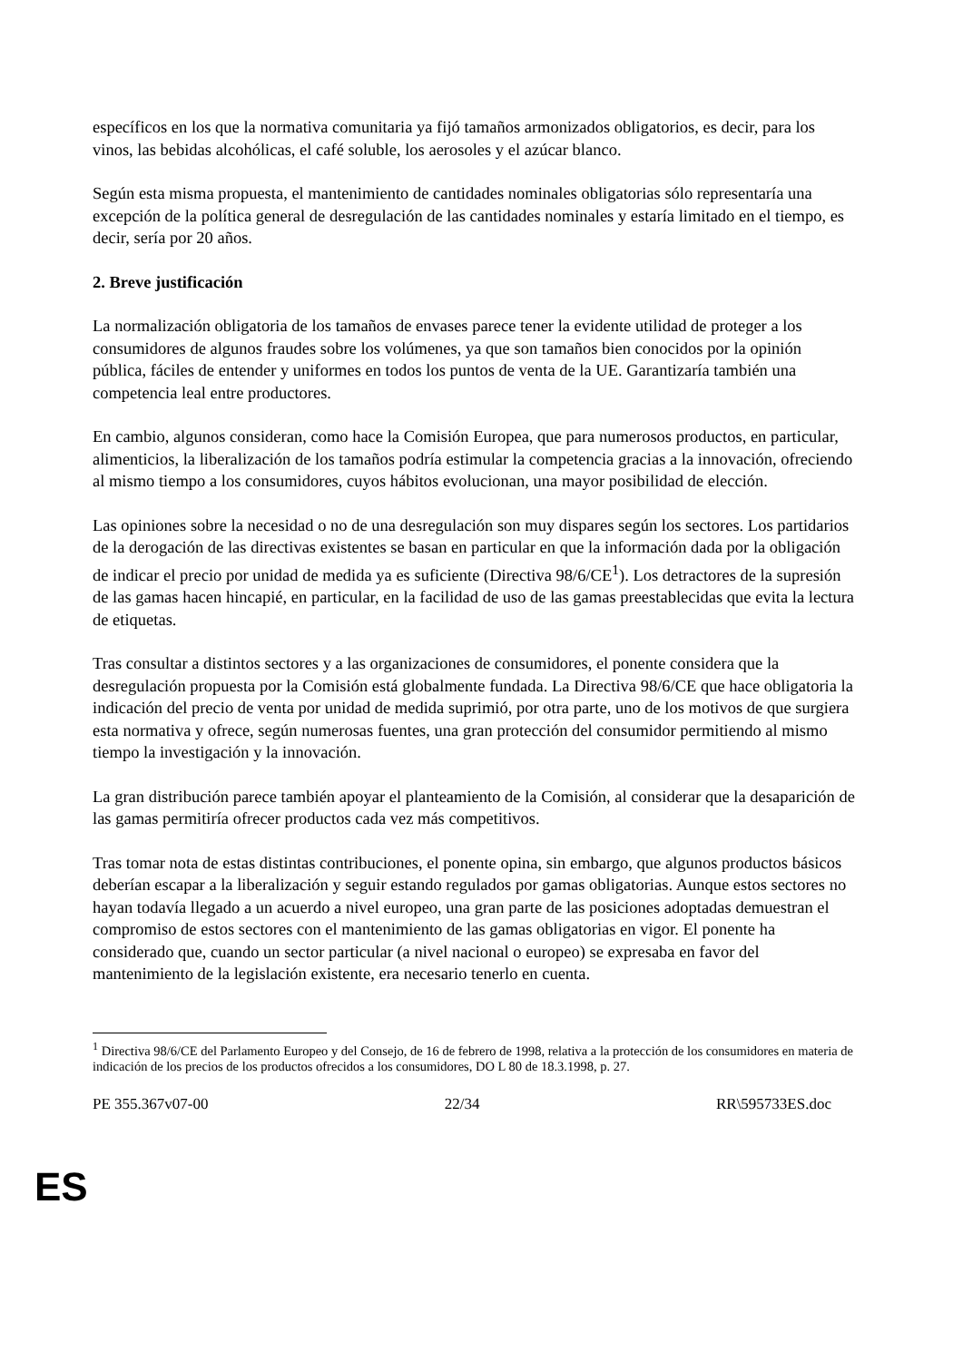específicos en los que la normativa comunitaria ya fijó tamaños armonizados obligatorios, es decir, para los vinos, las bebidas alcohólicas, el café soluble, los aerosoles y el azúcar blanco.
Según esta misma propuesta, el mantenimiento de cantidades nominales obligatorias sólo representaría una excepción de la política general de desregulación de las cantidades nominales y estaría limitado en el tiempo, es decir, sería por 20 años.
2. Breve justificación
La normalización obligatoria de los tamaños de envases parece tener la evidente utilidad de proteger a los consumidores de algunos fraudes sobre los volúmenes, ya que son tamaños bien conocidos por la opinión pública, fáciles de entender y uniformes en todos los puntos de venta de la UE. Garantizaría también una competencia leal entre productores.
En cambio, algunos consideran, como hace la Comisión Europea, que para numerosos productos, en particular, alimenticios, la liberalización de los tamaños podría estimular la competencia gracias a la innovación, ofreciendo al mismo tiempo a los consumidores, cuyos hábitos evolucionan, una mayor posibilidad de elección.
Las opiniones sobre la necesidad o no de una desregulación son muy dispares según los sectores. Los partidarios de la derogación de las directivas existentes se basan en particular en que la información dada por la obligación de indicar el precio por unidad de medida ya es suficiente (Directiva 98/6/CE<sup>1</sup>). Los detractores de la supresión de las gamas hacen hincapié, en particular, en la facilidad de uso de las gamas preestablecidas que evita la lectura de etiquetas.
Tras consultar a distintos sectores y a las organizaciones de consumidores, el ponente considera que la desregulación propuesta por la Comisión está globalmente fundada. La Directiva 98/6/CE que hace obligatoria la indicación del precio de venta por unidad de medida suprimió, por otra parte, uno de los motivos de que surgiera esta normativa y ofrece, según numerosas fuentes, una gran protección del consumidor permitiendo al mismo tiempo la investigación y la innovación.
La gran distribución parece también apoyar el planteamiento de la Comisión, al considerar que la desaparición de las gamas permitiría ofrecer productos cada vez más competitivos.
Tras tomar nota de estas distintas contribuciones, el ponente opina, sin embargo, que algunos productos básicos deberían escapar a la liberalización y seguir estando regulados por gamas obligatorias. Aunque estos sectores no hayan todavía llegado a un acuerdo a nivel europeo, una gran parte de las posiciones adoptadas demuestran el compromiso de estos sectores con el mantenimiento de las gamas obligatorias en vigor. El ponente ha considerado que, cuando un sector particular (a nivel nacional o europeo) se expresaba en favor del mantenimiento de la legislación existente, era necesario tenerlo en cuenta.
<sup>1</sup> Directiva 98/6/CE del Parlamento Europeo y del Consejo, de 16 de febrero de 1998, relativa a la protección de los consumidores en materia de indicación de los precios de los productos ofrecidos a los consumidores, DO L 80 de 18.3.1998, p. 27.
PE 355.367v07-00 22/34 RR\595733ES.doc
ES